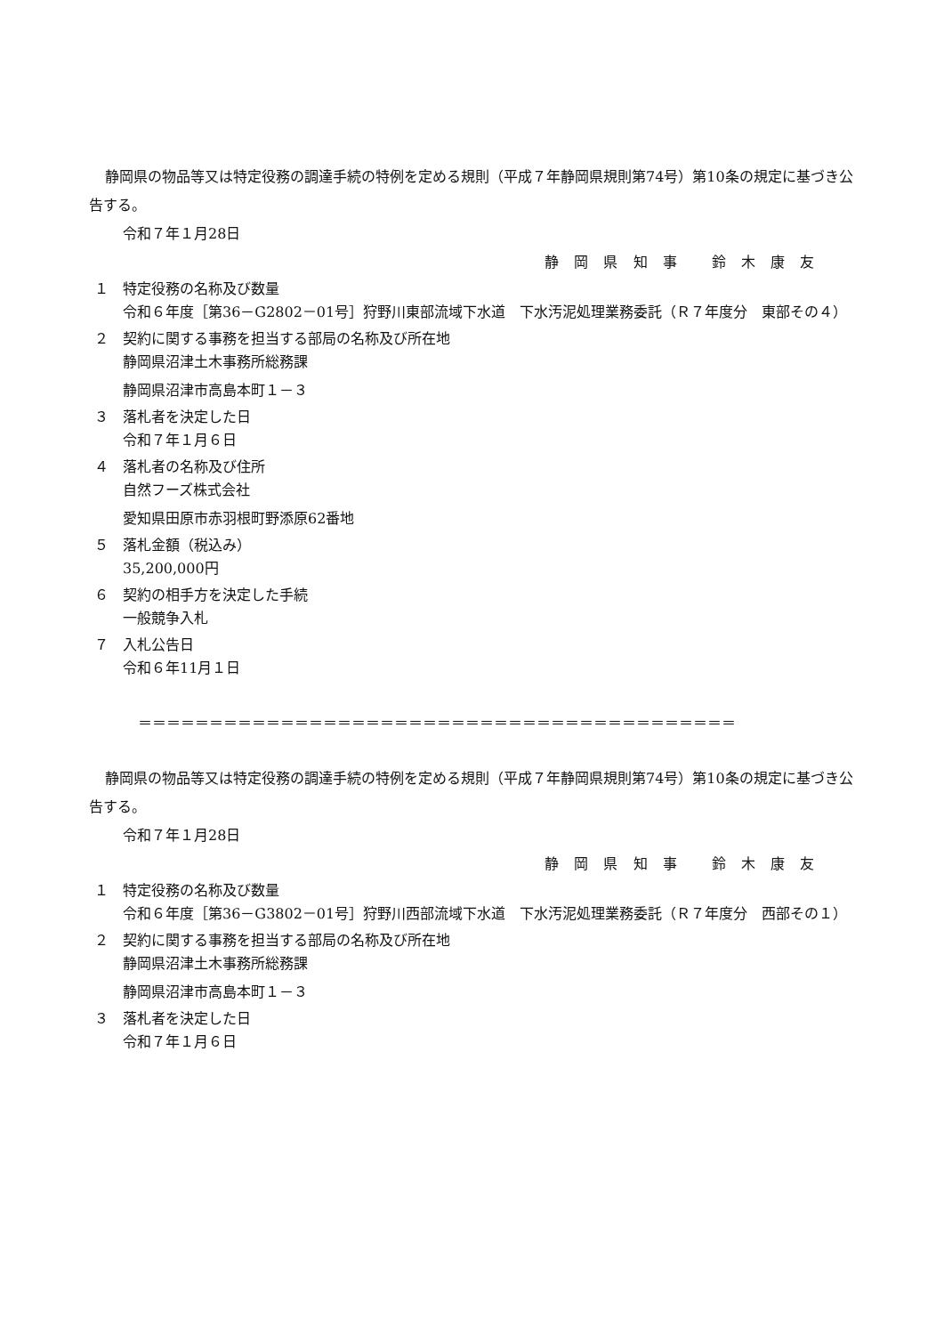静岡県の物品等又は特定役務の調達手続の特例を定める規則（平成７年静岡県規則第74号）第10条の規定に基づき公告する。
令和７年１月28日
静 岡 県 知 事　 鈴 木 康 友
１ 特定役務の名称及び数量
令和６年度［第36－G2802－01号］狩野川東部流域下水道　下水汚泥処理業務委託（Ｒ７年度分　東部その４）
２ 契約に関する事務を担当する部局の名称及び所在地
静岡県沼津土木事務所総務課
静岡県沼津市高島本町１－３
３ 落札者を決定した日
令和７年１月６日
４ 落札者の名称及び住所
自然フーズ株式会社
愛知県田原市赤羽根町野添原62番地
５ 落札金額（税込み）
35,200,000円
６ 契約の相手方を決定した手続
一般競争入札
７ 入札公告日
令和６年11月１日
＝＝＝＝＝＝＝＝＝＝＝＝＝＝＝＝＝＝＝＝＝＝＝＝＝＝＝＝＝＝＝＝＝＝＝＝＝＝＝＝＝＝
静岡県の物品等又は特定役務の調達手続の特例を定める規則（平成７年静岡県規則第74号）第10条の規定に基づき公告する。
令和７年１月28日
静 岡 県 知 事　 鈴 木 康 友
１ 特定役務の名称及び数量
令和６年度［第36－G3802－01号］狩野川西部流域下水道　下水汚泥処理業務委託（Ｒ７年度分　西部その１）
２ 契約に関する事務を担当する部局の名称及び所在地
静岡県沼津土木事務所総務課
静岡県沼津市高島本町１－３
３ 落札者を決定した日
令和７年１月６日